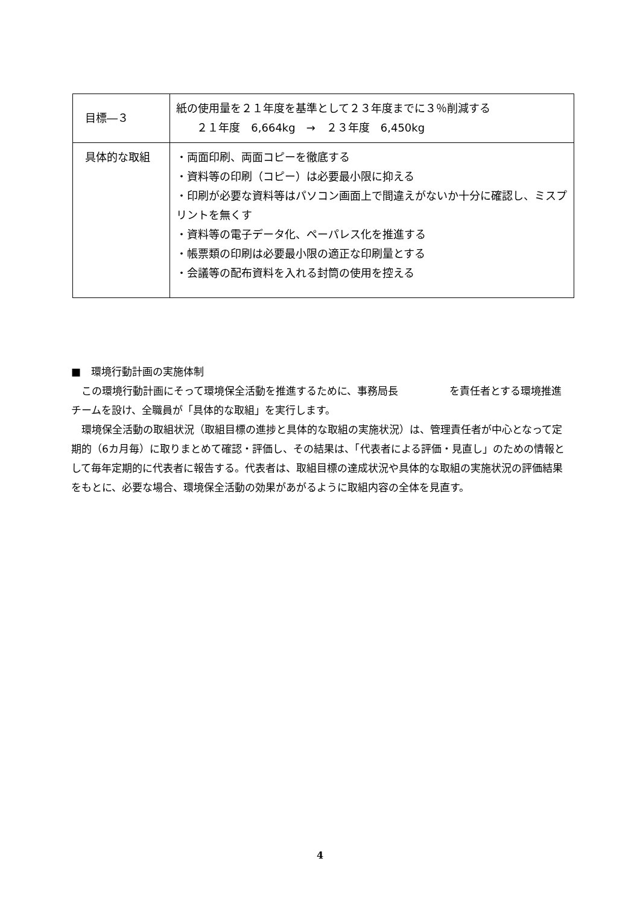| 目標―３ | 紙の使用量を２１年度を基準として２３年度までに３％削減する ２１年度 6,664kg → ２３年度 6,450kg |
| 具体的な取組 | ・両面印刷、両面コピーを徹底する ・資料等の印刷（コピー）は必要最小限に抑える ・印刷が必要な資料等はパソコン画面上で間違えがないか十分に確認し、ミスプリントを無くす ・資料等の電子データ化、ペーパレス化を推進する ・帳票類の印刷は必要最小限の適正な印刷量とする ・会議等の配布資料を入れる封筒の使用を控える |
■　環境行動計画の実施体制
この環境行動計画にそって環境保全活動を推進するために、事務局長　　　　　を責任者とする環境推進チームを設け、全職員が「具体的な取組」を実行します。
環境保全活動の取組状況（取組目標の進捗と具体的な取組の実施状況）は、管理責任者が中心となって定期的（6カ月毎）に取りまとめて確認・評価し、その結果は、「代表者による評価・見直し」のための情報として毎年定期的に代表者に報告する。代表者は、取組目標の達成状況や具体的な取組の実施状況の評価結果をもとに、必要な場合、環境保全活動の効果があがるように取組内容の全体を見直す。
4